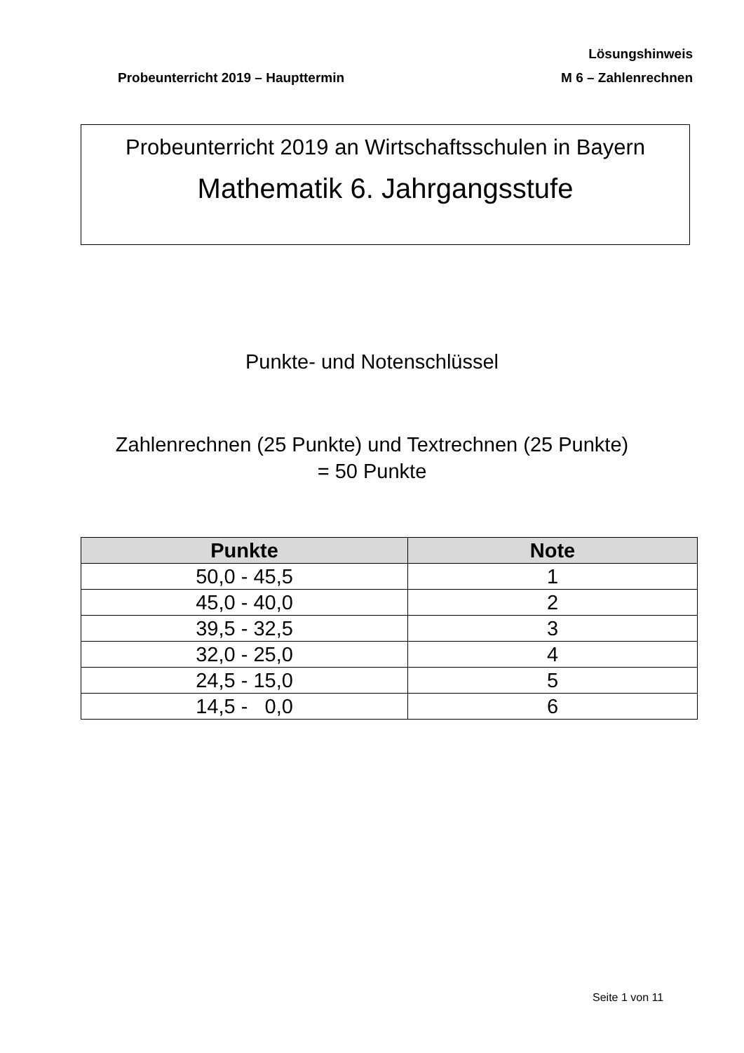Lösungshinweis
Probeunterricht 2019 – Haupttermin M 6 – Zahlenrechnen
Probeunterricht 2019 an Wirtschaftsschulen in Bayern
Mathematik 6. Jahrgangsstufe
Punkte- und Notenschlüssel
Zahlenrechnen (25 Punkte) und Textrechnen (25 Punkte)
= 50 Punkte
| Punkte | Note |
| --- | --- |
| 50,0 - 45,5 | 1 |
| 45,0 - 40,0 | 2 |
| 39,5 - 32,5 | 3 |
| 32,0 - 25,0 | 4 |
| 24,5 - 15,0 | 5 |
| 14,5 - 0,0 | 6 |
Seite 1 von 11